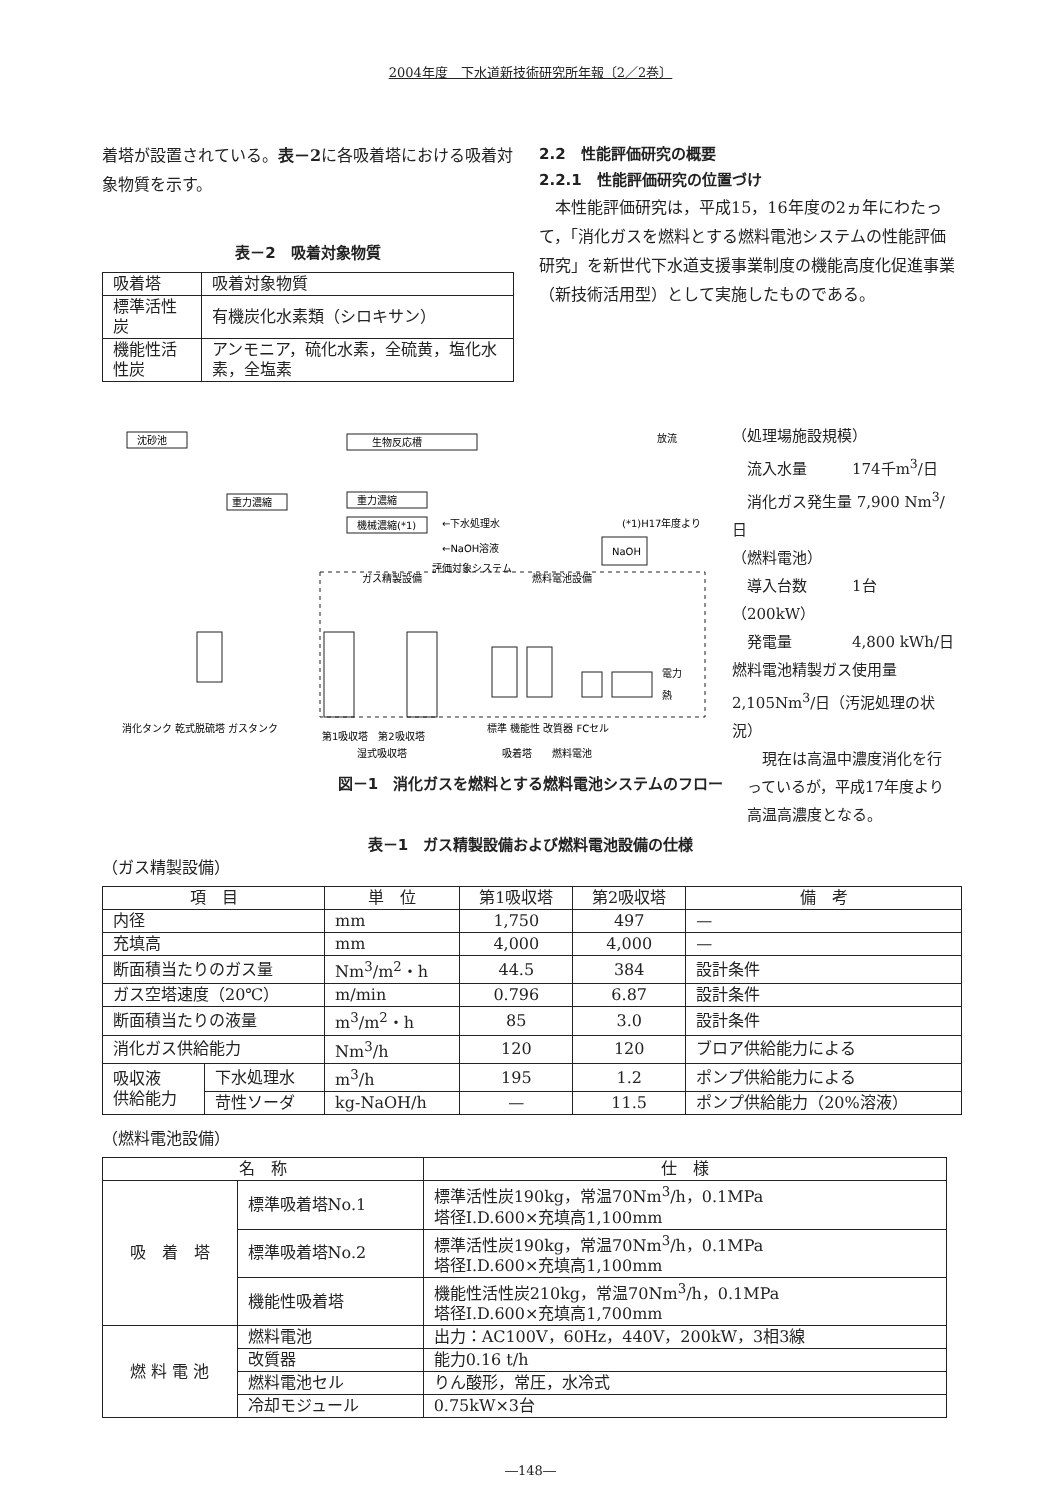2004年度　下水道新技術研究所年報〔2／2巻〕
着塔が設置されている。表－2に各吸着塔における吸着対象物質を示す。
表－2　吸着対象物質
| 吸着塔 | 吸着対象物質 |
| 標準活性炭 | 有機炭化水素類（シロキサン） |
| 機能性活性炭 | アンモニア，硫化水素，全硫黄，塩化水素，全塩素 |
2.2　性能評価研究の概要
2.2.1　性能評価研究の位置づけ
　本性能評価研究は，平成15，16年度の2ヵ年にわたって，「消化ガスを燃料とする燃料電池システムの性能評価研究」を新世代下水道支援事業制度の機能高度化促進事業（新技術活用型）として実施したものである。
沈砂池
生物反応槽
重力濃縮
重力濃縮
機械濃縮(*1)
NaOH
放流
ガス精製設備
燃料電池設備
評価対象システム
←下水処理水
←NaOH溶液
(*1)H17年度より
電力
熱
消化タンク 乾式脱硫塔 ガスタンク
第1吸収塔　第2吸収塔
湿式吸収塔
標準 機能性 改質器 FCセル
吸着塔　　燃料電池
（処理場施設規模）
　流入水量　　　174千m<sup>3</sup>/日
　消化ガス発生量 7,900 Nm<sup>3</sup>/日
（燃料電池）
　導入台数　　　1台（200kW）
　発電量　　　　4,800 kWh/日
燃料電池精製ガス使用量
2,105Nm<sup>3</sup>/日（汚泥処理の状況）
　　現在は高温中濃度消化を行
　っているが，平成17年度より
　高温高濃度となる。
図－1　消化ガスを燃料とする燃料電池システムのフロー
表－1　ガス精製設備および燃料電池設備の仕様
（ガス精製設備）
| 項 目 | | 単 位 | 第1吸収塔 | 第2吸収塔 | 備 考 |
| --- | --- | --- | --- | --- | --- |
| 内径 | | mm | 1,750 | 497 | — |
| 充填高 | | mm | 4,000 | 4,000 | — |
| 断面積当たりのガス量 | | Nm<sup>3</sup>/m<sup>2</sup>・h | 44.5 | 384 | 設計条件 |
| ガス空塔速度（20℃） | | m/min | 0.796 | 6.87 | 設計条件 |
| 断面積当たりの液量 | | m<sup>3</sup>/m<sup>2</sup>・h | 85 | 3.0 | 設計条件 |
| 消化ガス供給能力 | | Nm<sup>3</sup>/h | 120 | 120 | ブロア供給能力による |
| 吸収液 供給能力 | 下水処理水 | m<sup>3</sup>/h | 195 | 1.2 | ポンプ供給能力による |
| | 苛性ソーダ | kg-NaOH/h | — | 11.5 | ポンプ供給能力（20%溶液） |
（燃料電池設備）
| 名 称 | | 仕 様 |
| --- | --- | --- |
| 吸 着 塔 | 標準吸着塔No.1 | 標準活性炭190kg，常温70Nm<sup>3</sup>/h，0.1MPa 塔径I.D.600×充填高1,100mm |
| | 標準吸着塔No.2 | 標準活性炭190kg，常温70Nm<sup>3</sup>/h，0.1MPa 塔径I.D.600×充填高1,100mm |
| | 機能性吸着塔 | 機能性活性炭210kg，常温70Nm<sup>3</sup>/h，0.1MPa 塔径I.D.600×充填高1,700mm |
| 燃 料 電 池 | 燃料電池 | 出力：AC100V，60Hz，440V，200kW，3相3線 |
| | 改質器 | 能力0.16 t/h |
| | 燃料電池セル | りん酸形，常圧，水冷式 |
| | 冷却モジュール | 0.75kW×3台 |
―148―